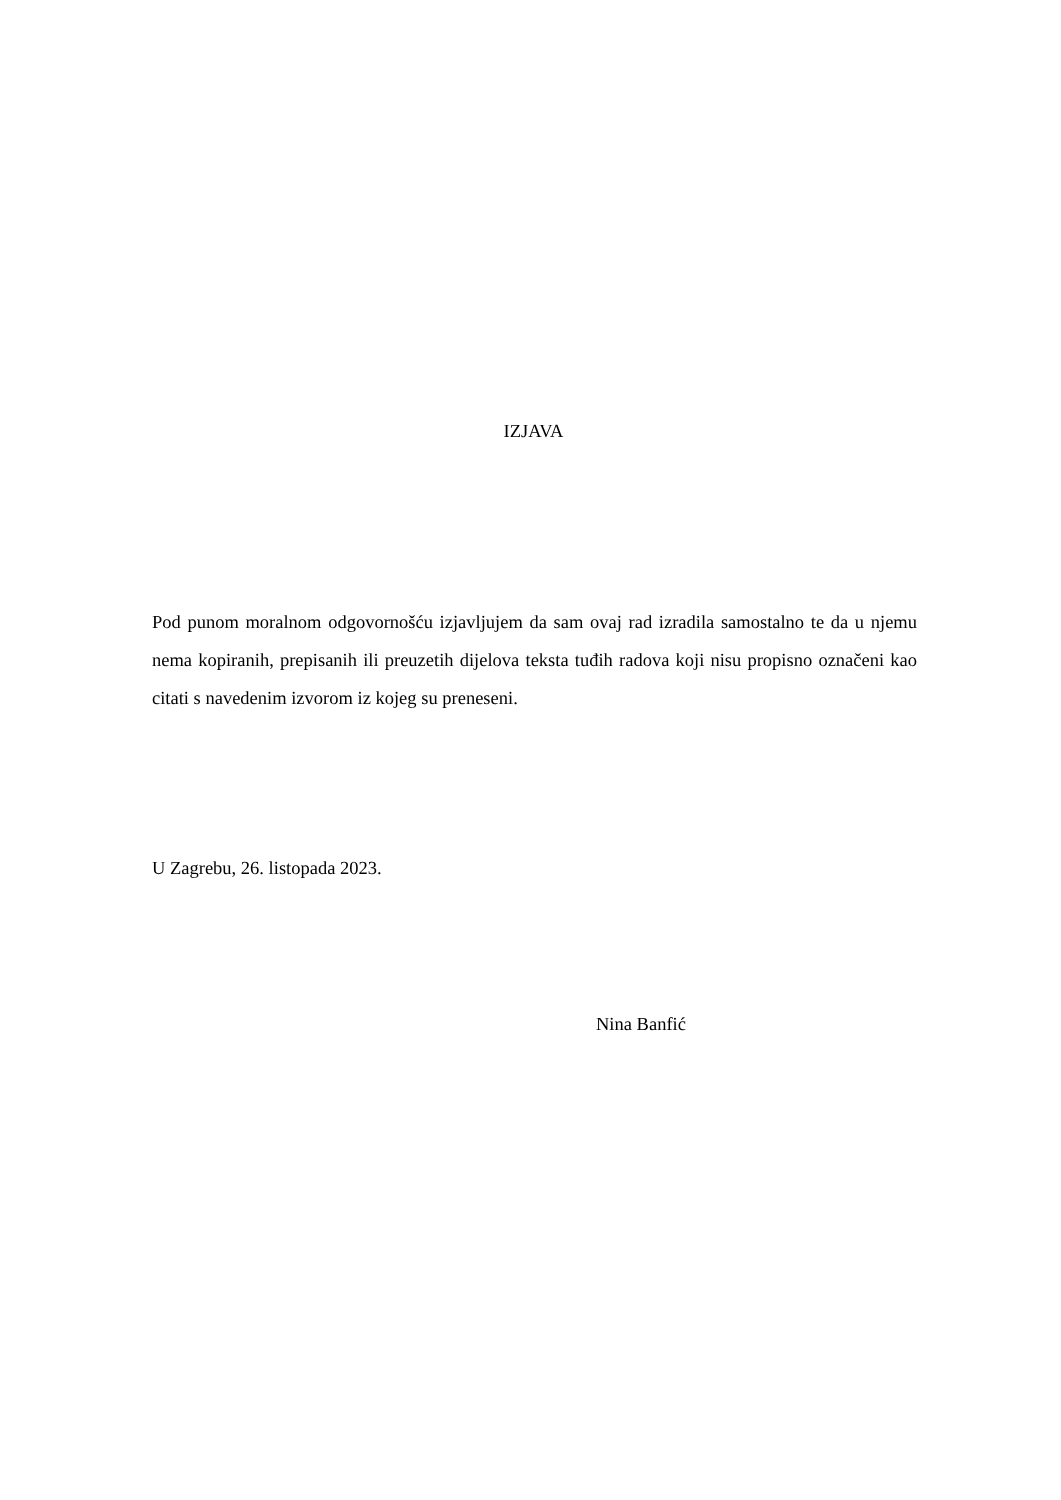IZJAVA
Pod punom moralnom odgovornošću izjavljujem da sam ovaj rad izradila samostalno te da u njemu nema kopiranih, prepisanih ili preuzetih dijelova teksta tuđih radova koji nisu propisno označeni kao citati s navedenim izvorom iz kojeg su preneseni.
U Zagrebu, 26. listopada 2023.
Nina Banfić